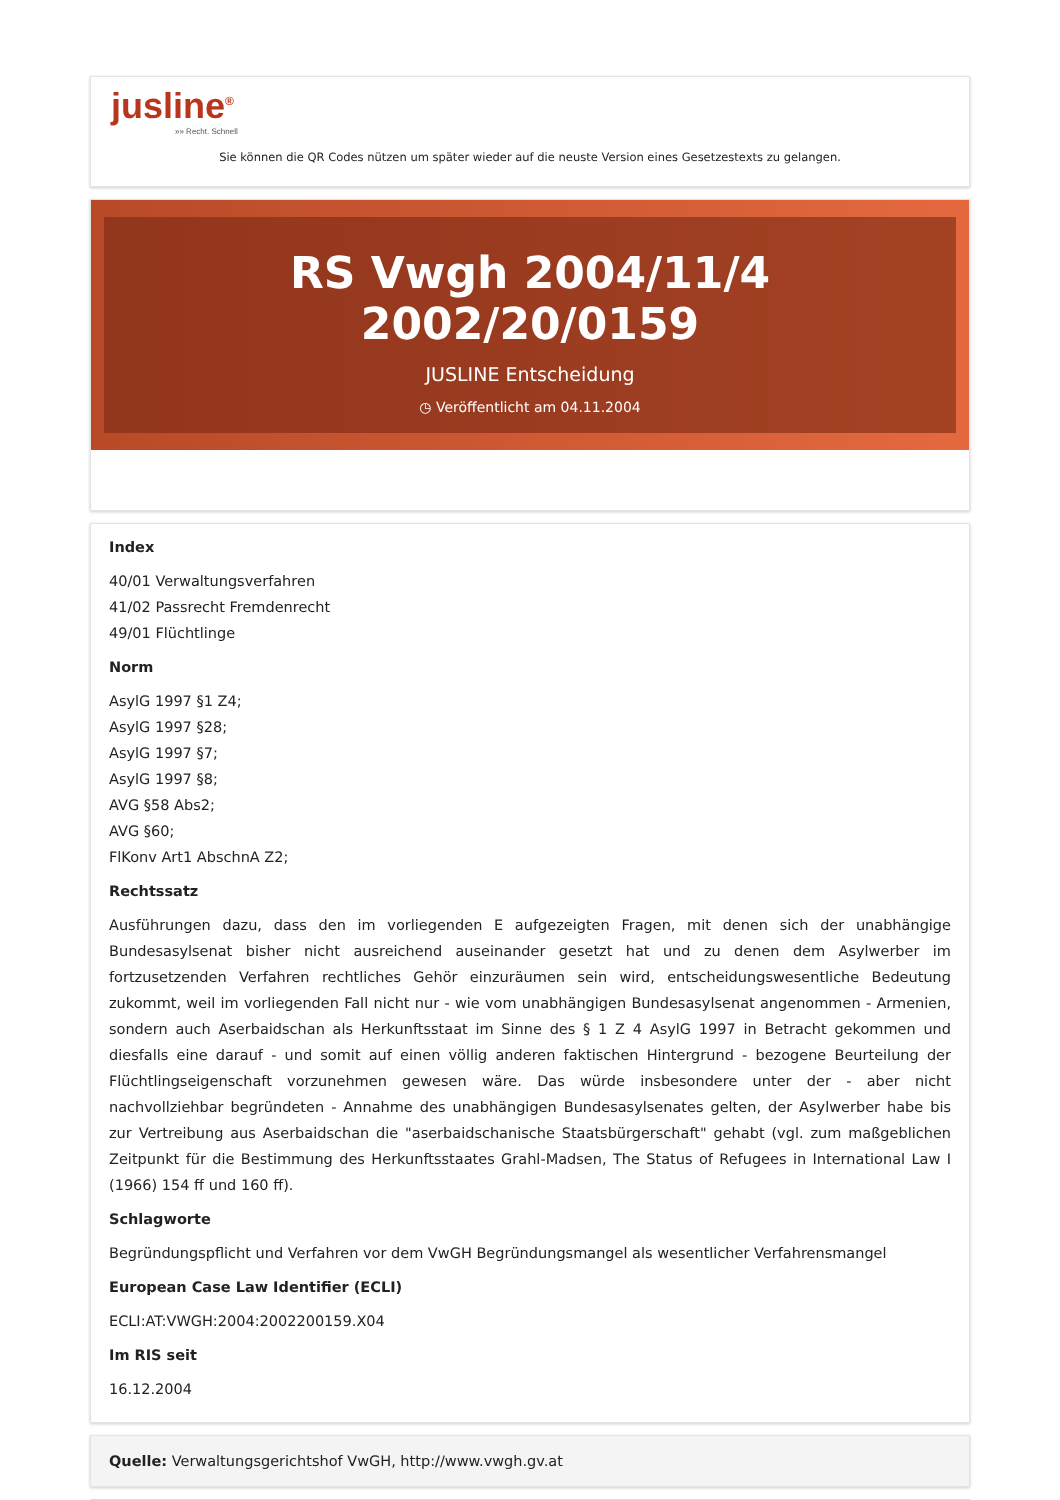jusline<sup>®</sup>
»» Recht. Schnell
Sie können die QR Codes nützen um später wieder auf die neuste Version eines Gesetzestexts zu gelangen.
RS Vwgh 2004/11/4 2002/20/0159
JUSLINE Entscheidung
◷ Veröffentlicht am 04.11.2004
Index
40/01 Verwaltungsverfahren
41/02 Passrecht Fremdenrecht
49/01 Flüchtlinge
Norm
AsylG 1997 §1 Z4;
AsylG 1997 §28;
AsylG 1997 §7;
AsylG 1997 §8;
AVG §58 Abs2;
AVG §60;
FlKonv Art1 AbschnA Z2;
Rechtssatz
Ausführungen dazu, dass den im vorliegenden E aufgezeigten Fragen, mit denen sich der unabhängige Bundesasylsenat bisher nicht ausreichend auseinander gesetzt hat und zu denen dem Asylwerber im fortzusetzenden Verfahren rechtliches Gehör einzuräumen sein wird, entscheidungswesentliche Bedeutung zukommt, weil im vorliegenden Fall nicht nur - wie vom unabhängigen Bundesasylsenat angenommen - Armenien, sondern auch Aserbaidschan als Herkunftsstaat im Sinne des § 1 Z 4 AsylG 1997 in Betracht gekommen und diesfalls eine darauf - und somit auf einen völlig anderen faktischen Hintergrund - bezogene Beurteilung der Flüchtlingseigenschaft vorzunehmen gewesen wäre. Das würde insbesondere unter der - aber nicht nachvollziehbar begründeten - Annahme des unabhängigen Bundesasylsenates gelten, der Asylwerber habe bis zur Vertreibung aus Aserbaidschan die "aserbaidschanische Staatsbürgerschaft" gehabt (vgl. zum maßgeblichen Zeitpunkt für die Bestimmung des Herkunftsstaates Grahl-Madsen, The Status of Refugees in International Law I (1966) 154 ff und 160 ff).
Schlagworte
Begründungspflicht und Verfahren vor dem VwGH Begründungsmangel als wesentlicher Verfahrensmangel
European Case Law Identifier (ECLI)
ECLI:AT:VWGH:2004:2002200159.X04
Im RIS seit
16.12.2004
Quelle: Verwaltungsgerichtshof VwGH, http://www.vwgh.gv.at